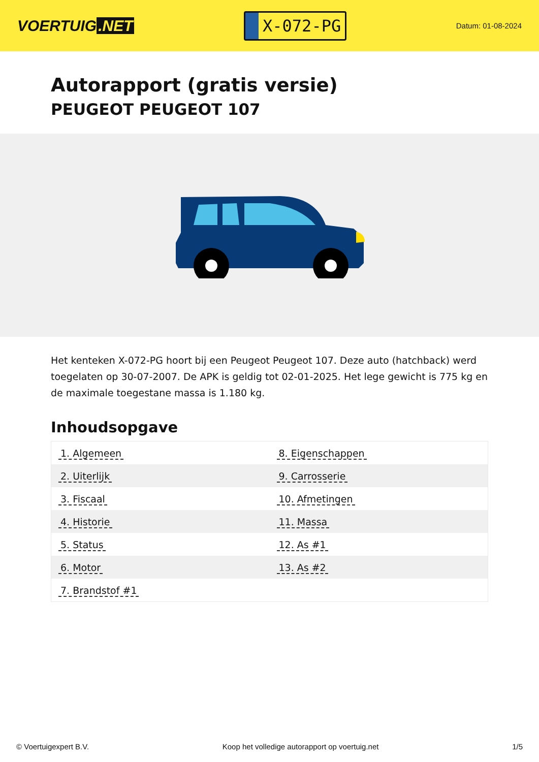VOERTUIG.NET
X-072-PG
Datum: 01-08-2024
Autorapport (gratis versie)
PEUGEOT PEUGEOT 107
Het kenteken X-072-PG hoort bij een Peugeot Peugeot 107. Deze auto (hatchback) werd toegelaten op 30-07-2007. De APK is geldig tot 02-01-2025. Het lege gewicht is 775 kg en de maximale toegestane massa is 1.180 kg.
Inhoudsopgave
| 1. Algemeen | 8. Eigenschappen |
| 2. Uiterlijk | 9. Carrosserie |
| 3. Fiscaal | 10. Afmetingen |
| 4. Historie | 11. Massa |
| 5. Status | 12. As #1 |
| 6. Motor | 13. As #2 |
| 7. Brandstof #1 | |
© Voertuigexpert B.V. Koop het volledige autorapport op voertuig.net 1/5